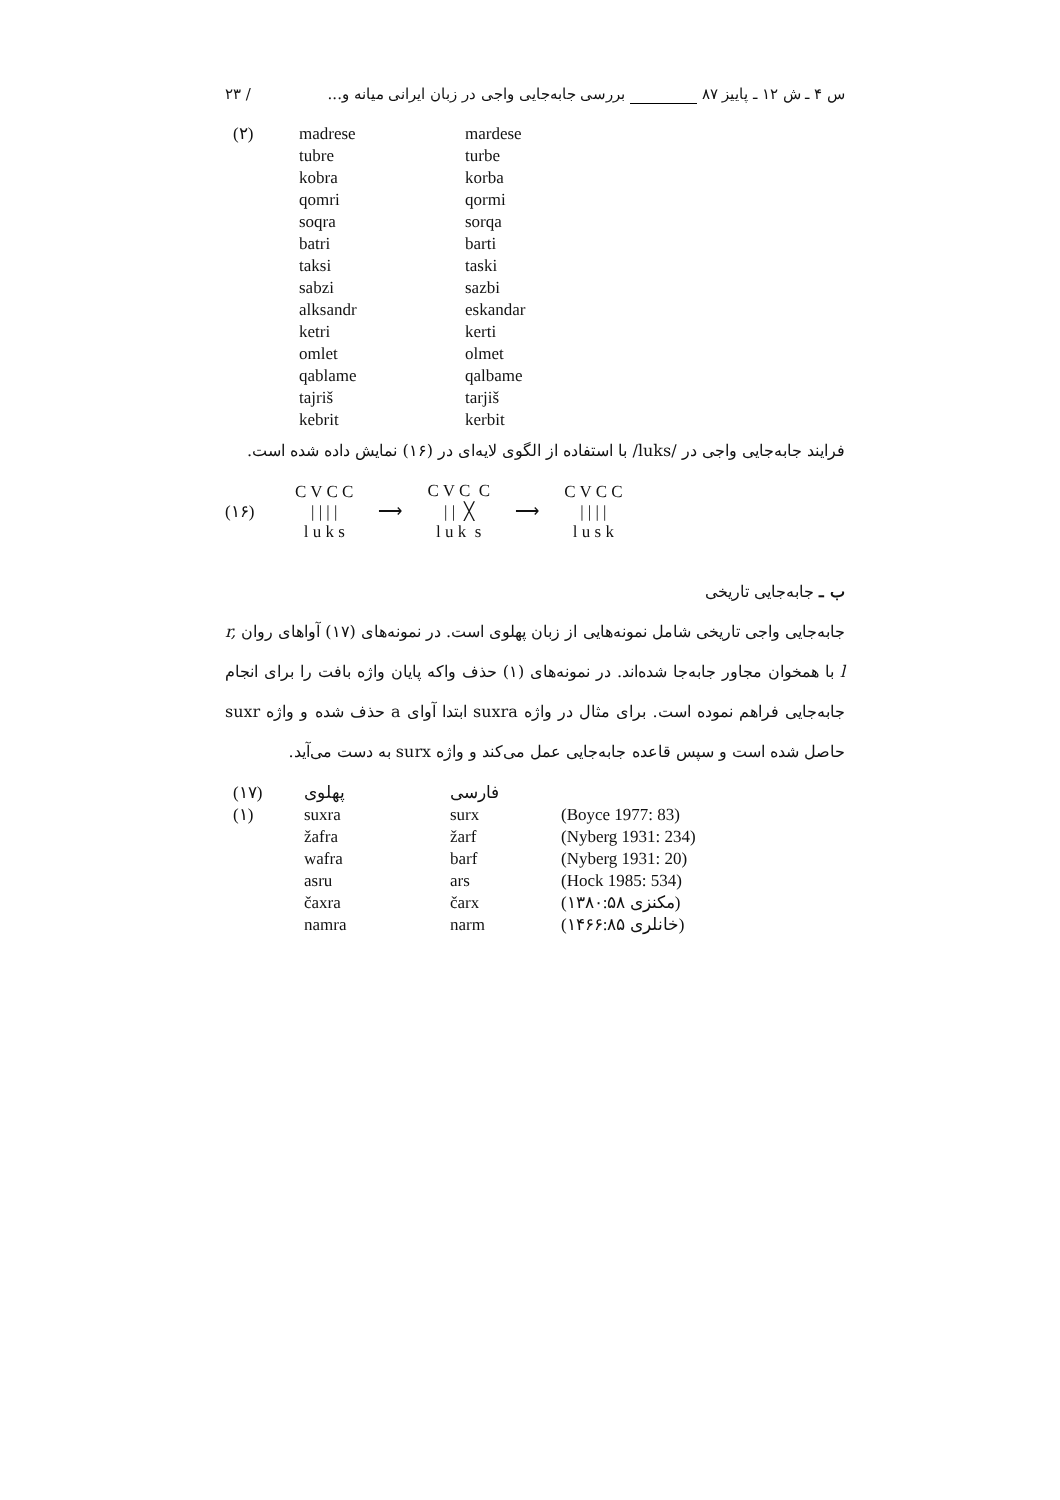س ۴ ـ ش ۱۲ ـ پاییز ۸۷ بررسی جابه‌جایی واجی در زبان ایرانی میانه و... / ۲۳
| (۲) | madrese | mardese |
| | tubre | turbe |
| | kobra | korba |
| | qomri | qormi |
| | soqra | sorqa |
| | batri | barti |
| | taksi | taski |
| | sabzi | sazbi |
| | alksandr | eskandar |
| | ketri | kerti |
| | omlet | olmet |
| | qablame | qalbame |
| | tajriš | tarjiš |
| | kebrit | kerbit |
فرایند جابه‌جایی واجی در /luks/ با استفاده از الگوی لایه‌ای در (۱۶) نمایش داده شده است.
(۱۶) C V C C
| | | |
l u k s ⟶ C V C C
| | ╳
l u k s ⟶ C V C C
| | | |
l u s k
ب ـ جابه‌جایی تاریخی
جابه‌جایی واجی تاریخی شامل نمونه‌هایی از زبان پهلوی است. در نمونه‌های (۱۷) آواهای روان r, l با همخوان مجاور جابه‌جا شده‌اند. در نمونه‌های (۱) حذف واکه پایان واژه بافت را برای انجام جابه‌جایی فراهم نموده است. برای مثال در واژه suxra ابتدا آوای a حذف شده و واژه suxr حاصل شده است و سپس قاعده جابه‌جایی عمل می‌کند و واژه surx به دست می‌آید.
| (۱۷) | پهلوی | فارسی | |
| (۱) | suxra | surx | (Boyce 1977: 83) |
| | žafra | žarf | (Nyberg 1931: 234) |
| | wafra | barf | (Nyberg 1931: 20) |
| | asru | ars | (Hock 1985: 534) |
| | čaxra | čarx | (مکنزی ۱۳۸۰:۵۸) |
| | namra | narm | (خانلری ۱۴۶۶:۸۵) |